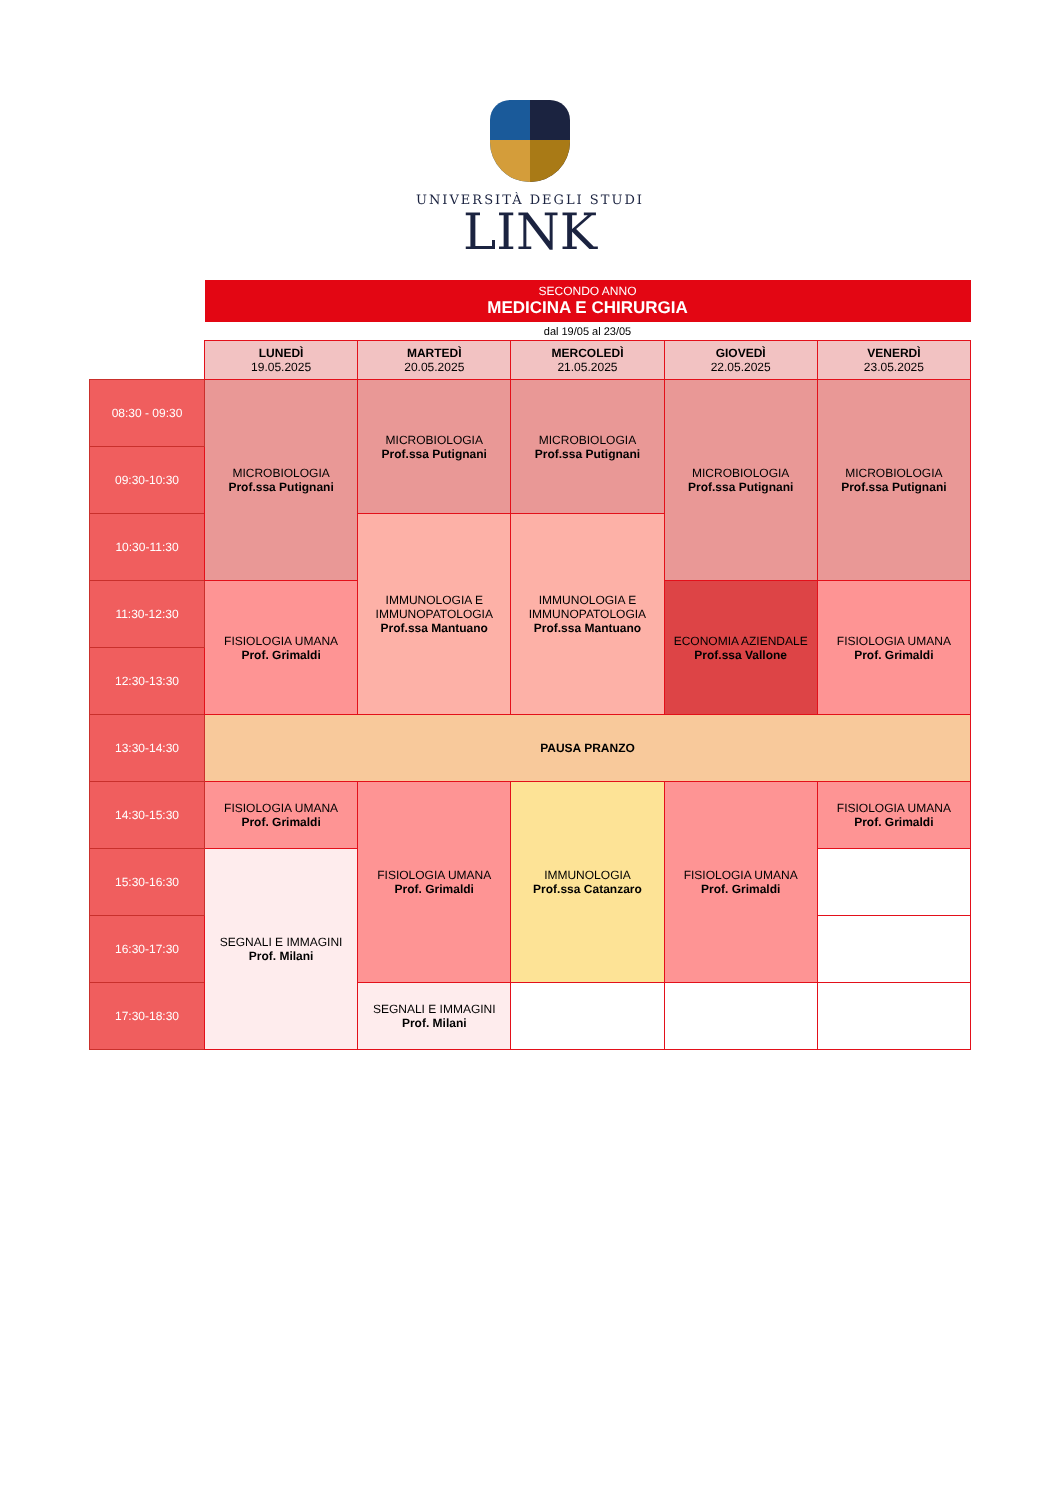UNIVERSITÀ DEGLI STUDI
LINK
| | SECONDO ANNO MEDICINA E CHIRURGIA | | | | |
| | dal 19/05 al 23/05 | | | | |
| | LUNEDÌ 19.05.2025 | MARTEDÌ 20.05.2025 | MERCOLEDÌ 21.05.2025 | GIOVEDÌ 22.05.2025 | VENERDÌ 23.05.2025 |
| 08:30 - 09:30 | MICROBIOLOGIA Prof.ssa Putignani | MICROBIOLOGIA Prof.ssa Putignani | MICROBIOLOGIA Prof.ssa Putignani | MICROBIOLOGIA Prof.ssa Putignani | MICROBIOLOGIA Prof.ssa Putignani |
| 09:30-10:30 | | | | | |
| 10:30-11:30 | | IMMUNOLOGIA E IMMUNOPATOLOGIA Prof.ssa Mantuano | IMMUNOLOGIA E IMMUNOPATOLOGIA Prof.ssa Mantuano | | |
| 11:30-12:30 | FISIOLOGIA UMANA Prof. Grimaldi | | | ECONOMIA AZIENDALE Prof.ssa Vallone | FISIOLOGIA UMANA Prof. Grimaldi |
| 12:30-13:30 | | | | | |
| 13:30-14:30 | PAUSA PRANZO | | | | |
| 14:30-15:30 | FISIOLOGIA UMANA Prof. Grimaldi | FISIOLOGIA UMANA Prof. Grimaldi | IMMUNOLOGIA Prof.ssa Catanzaro | FISIOLOGIA UMANA Prof. Grimaldi | FISIOLOGIA UMANA Prof. Grimaldi |
| 15:30-16:30 | SEGNALI E IMMAGINI Prof. Milani | | | | |
| 16:30-17:30 | | | | | |
| 17:30-18:30 | | SEGNALI E IMMAGINI Prof. Milani | | | |